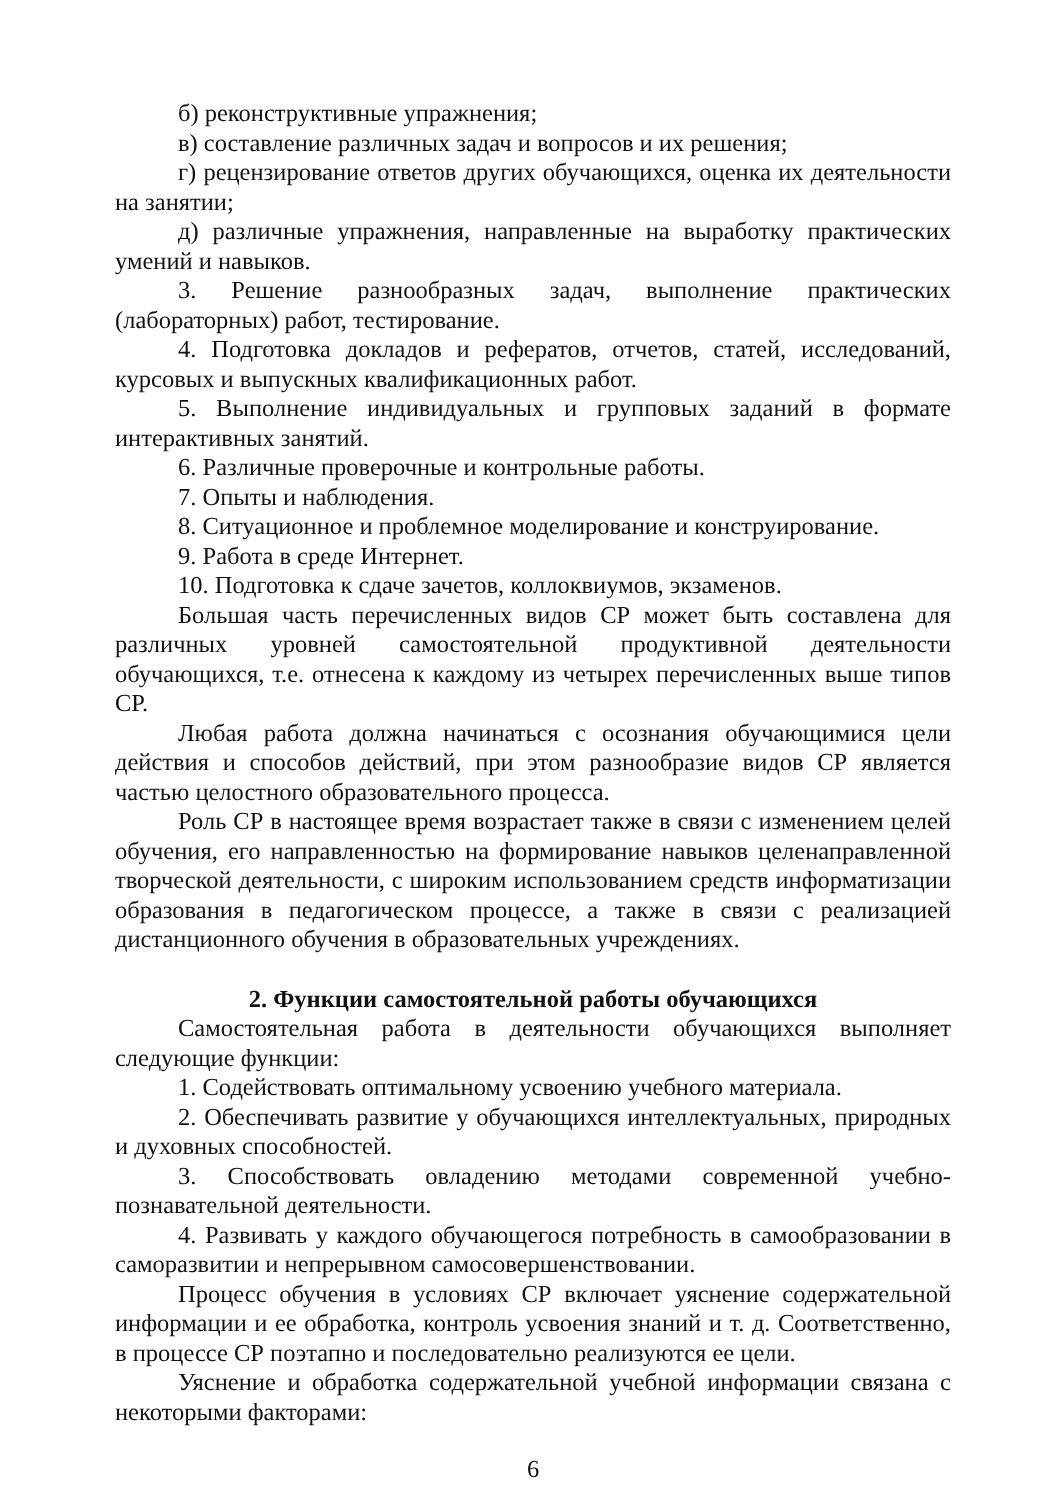б) реконструктивные упражнения;
в) составление различных задач и вопросов и их решения;
г) рецензирование ответов других обучающихся, оценка их деятельности на занятии;
д) различные упражнения, направленные на выработку практических умений и навыков.
3. Решение разнообразных задач, выполнение практических (лабораторных) работ, тестирование.
4. Подготовка докладов и рефератов, отчетов, статей, исследований, курсовых и выпускных квалификационных работ.
5. Выполнение индивидуальных и групповых заданий в формате интерактивных занятий.
6. Различные проверочные и контрольные работы.
7. Опыты и наблюдения.
8. Ситуационное и проблемное моделирование и конструирование.
9. Работа в среде Интернет.
10. Подготовка к сдаче зачетов, коллоквиумов, экзаменов.
Большая часть перечисленных видов СР может быть составлена для различных уровней самостоятельной продуктивной деятельности обучающихся, т.е. отнесена к каждому из четырех перечисленных выше типов СР.
Любая работа должна начинаться с осознания обучающимися цели действия и способов действий, при этом разнообразие видов СР является частью целостного образовательного процесса.
Роль СР в настоящее время возрастает также в связи с изменением целей обучения, его направленностью на формирование навыков целенаправленной творческой деятельности, с широким использованием средств информатизации образования в педагогическом процессе, а также в связи с реализацией дистанционного обучения в образовательных учреждениях.
2. Функции самостоятельной работы обучающихся
Самостоятельная работа в деятельности обучающихся выполняет следующие функции:
1. Содействовать оптимальному усвоению учебного материала.
2. Обеспечивать развитие у обучающихся интеллектуальных, природных и духовных способностей.
3. Способствовать овладению методами современной учебно-познавательной деятельности.
4. Развивать у каждого обучающегося потребность в самообразовании в саморазвитии и непрерывном самосовершенствовании.
Процесс обучения в условиях СР включает уяснение содержательной информации и ее обработка, контроль усвоения знаний и т. д. Соответственно, в процессе СР поэтапно и последовательно реализуются ее цели.
Уяснение и обработка содержательной учебной информации связана с некоторыми факторами:
6